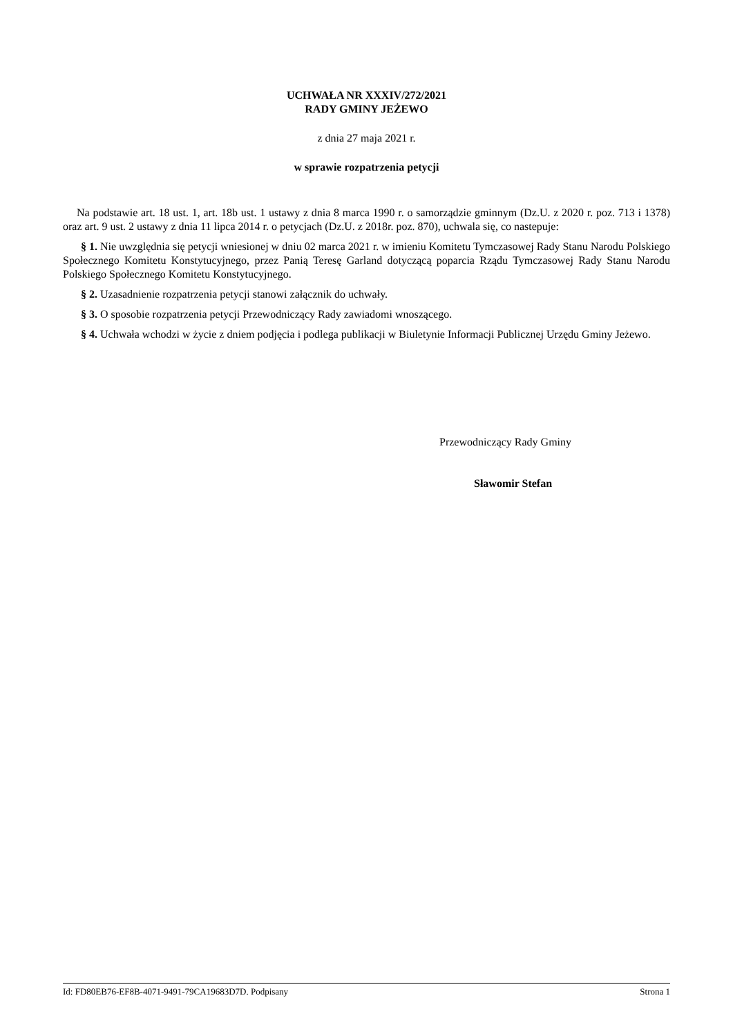UCHWAŁA NR XXXIV/272/2021
RADY GMINY JEŻEWO
z dnia 27 maja 2021 r.
w sprawie rozpatrzenia petycji
Na podstawie art. 18 ust. 1, art. 18b ust. 1 ustawy z dnia 8 marca 1990 r. o samorządzie gminnym (Dz.U. z 2020 r. poz. 713 i 1378) oraz art. 9 ust. 2 ustawy z dnia 11 lipca 2014 r. o petycjach (Dz.U. z 2018r. poz. 870), uchwala się, co nastepuje:
§ 1. Nie uwzględnia się petycji wniesionej w dniu 02 marca 2021 r. w imieniu Komitetu Tymczasowej Rady Stanu Narodu Polskiego Społecznego Komitetu Konstytucyjnego, przez Panią Teresę Garland dotyczącą poparcia Rządu Tymczasowej Rady Stanu Narodu Polskiego Społecznego Komitetu Konstytucyjnego.
§ 2. Uzasadnienie rozpatrzenia petycji stanowi załącznik do uchwały.
§ 3. O sposobie rozpatrzenia petycji Przewodniczący Rady zawiadomi wnoszącego.
§ 4. Uchwała wchodzi w życie z dniem podjęcia i podlega publikacji w Biuletynie Informacji Publicznej Urzędu Gminy Jeżewo.
Przewodniczący Rady Gminy
Sławomir Stefan
Id: FD80EB76-EF8B-4071-9491-79CA19683D7D. Podpisany Strona 1